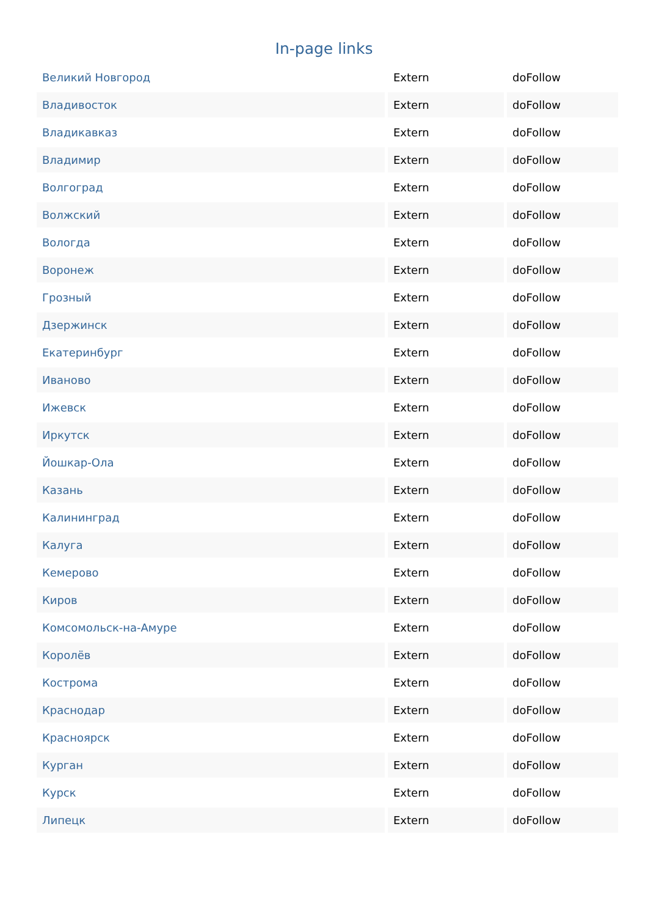In-page links
| Великий Новгород | Extern | doFollow |
| Владивосток | Extern | doFollow |
| Владикавказ | Extern | doFollow |
| Владимир | Extern | doFollow |
| Волгоград | Extern | doFollow |
| Волжский | Extern | doFollow |
| Вологда | Extern | doFollow |
| Воронеж | Extern | doFollow |
| Грозный | Extern | doFollow |
| Дзержинск | Extern | doFollow |
| Екатеринбург | Extern | doFollow |
| Иваново | Extern | doFollow |
| Ижевск | Extern | doFollow |
| Иркутск | Extern | doFollow |
| Йошкар-Ола | Extern | doFollow |
| Казань | Extern | doFollow |
| Калининград | Extern | doFollow |
| Калуга | Extern | doFollow |
| Кемерово | Extern | doFollow |
| Киров | Extern | doFollow |
| Комсомольск-на-Амуре | Extern | doFollow |
| Королёв | Extern | doFollow |
| Кострома | Extern | doFollow |
| Краснодар | Extern | doFollow |
| Красноярск | Extern | doFollow |
| Курган | Extern | doFollow |
| Курск | Extern | doFollow |
| Липецк | Extern | doFollow |